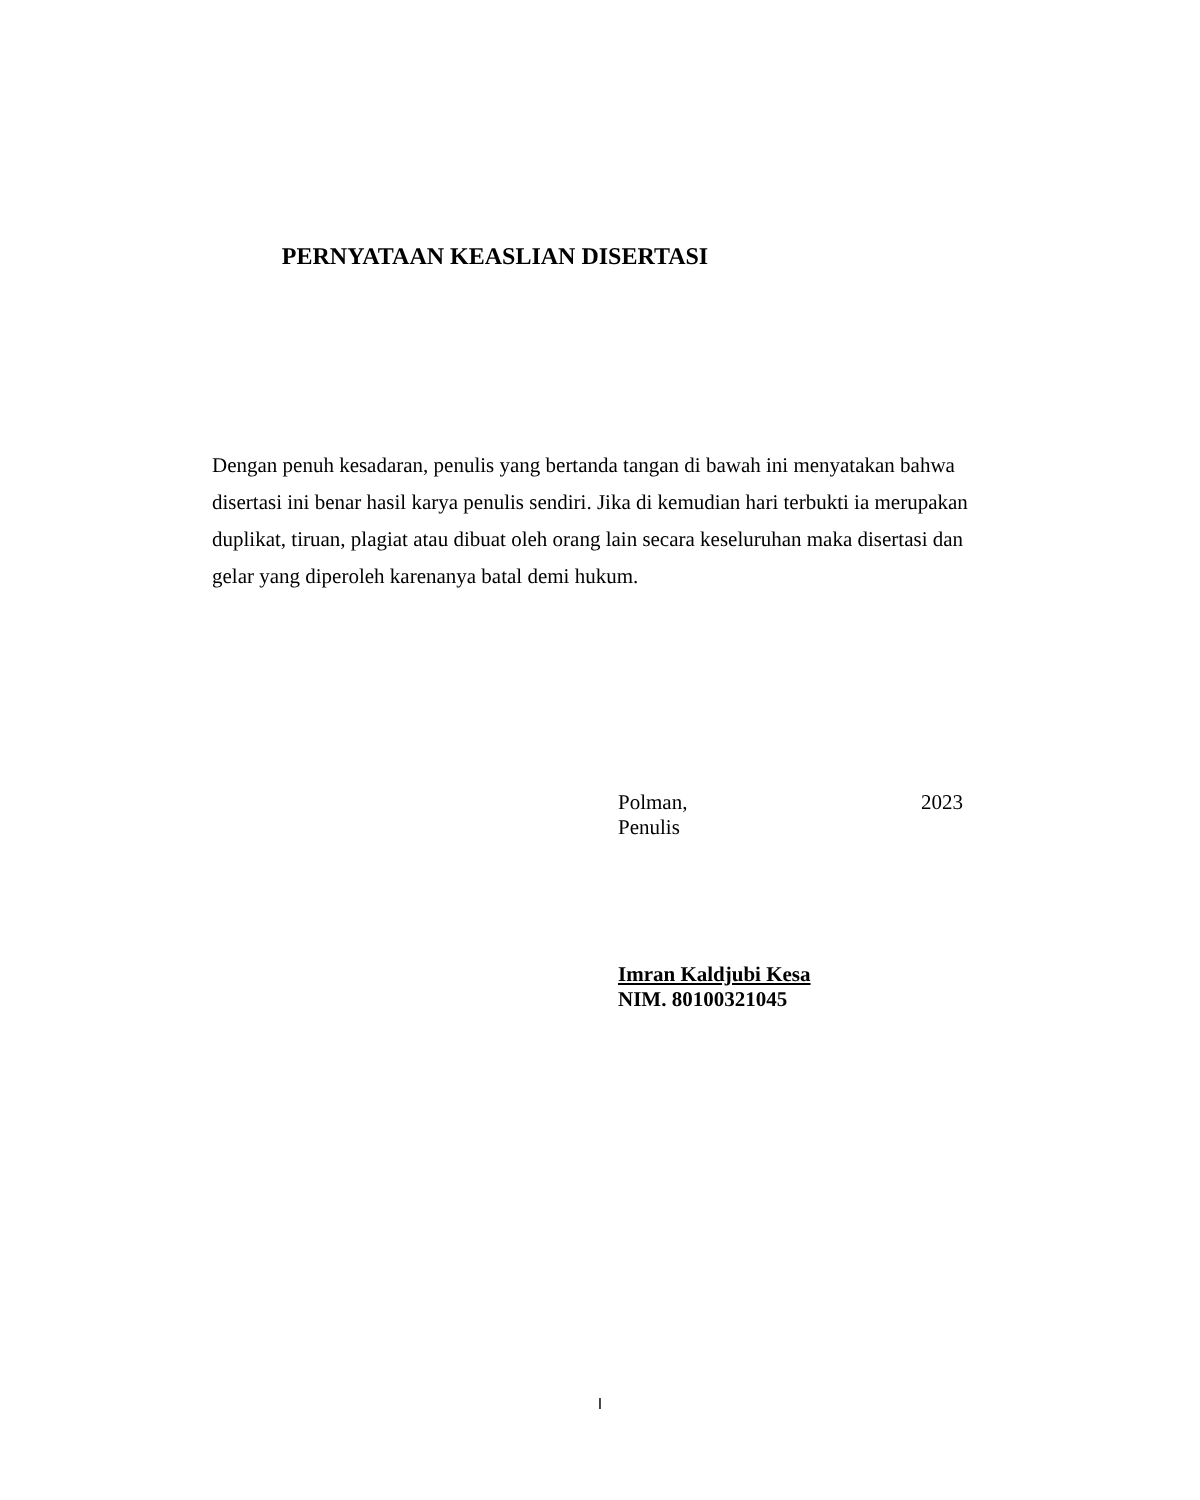PERNYATAAN KEASLIAN DISERTASI
Dengan penuh kesadaran, penulis yang bertanda tangan di bawah ini menyatakan bahwa disertasi ini benar hasil karya penulis sendiri. Jika di kemudian hari terbukti ia merupakan duplikat, tiruan, plagiat atau dibuat oleh orang lain secara keseluruhan maka disertasi dan gelar yang diperoleh karenanya batal demi hukum.
Polman, 2023
Penulis
Imran Kaldjubi Kesa
NIM. 80100321045
I